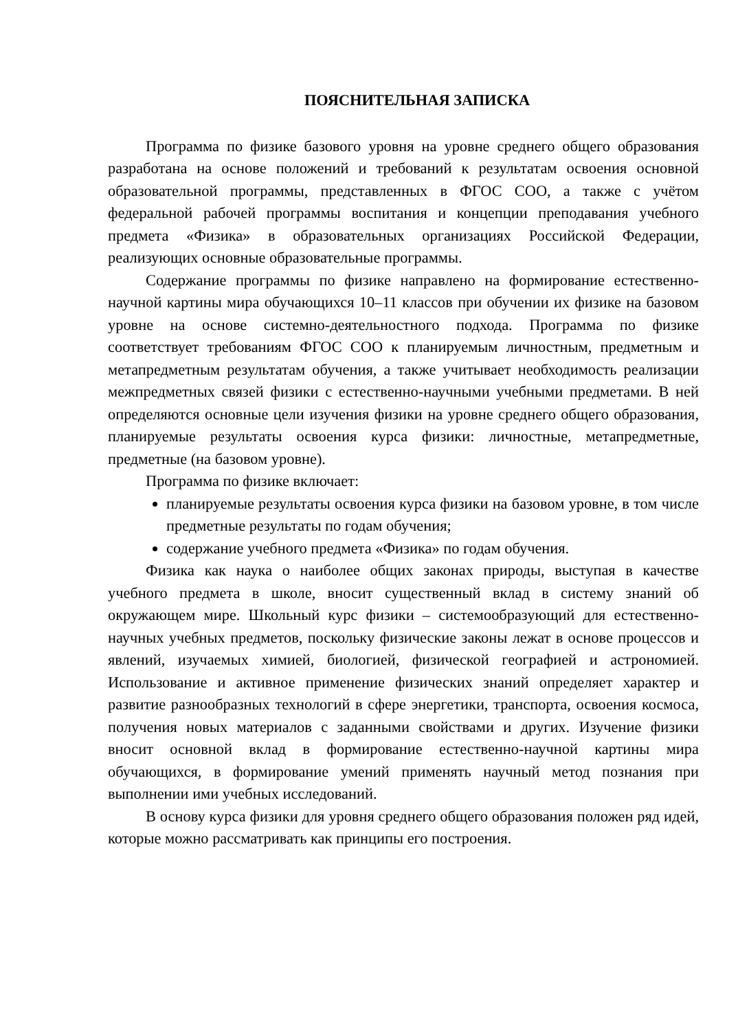ПОЯСНИТЕЛЬНАЯ ЗАПИСКА
Программа по физике базового уровня на уровне среднего общего образования разработана на основе положений и требований к результатам освоения основной образовательной программы, представленных в ФГОС СОО, а также с учётом федеральной рабочей программы воспитания и концепции преподавания учебного предмета «Физика» в образовательных организациях Российской Федерации, реализующих основные образовательные программы.
Содержание программы по физике направлено на формирование естественно-научной картины мира обучающихся 10–11 классов при обучении их физике на базовом уровне на основе системно-деятельностного подхода. Программа по физике соответствует требованиям ФГОС СОО к планируемым личностным, предметным и метапредметным результатам обучения, а также учитывает необходимость реализации межпредметных связей физики с естественно-научными учебными предметами. В ней определяются основные цели изучения физики на уровне среднего общего образования, планируемые результаты освоения курса физики: личностные, метапредметные, предметные (на базовом уровне).
Программа по физике включает:
планируемые результаты освоения курса физики на базовом уровне, в том числе предметные результаты по годам обучения;
содержание учебного предмета «Физика» по годам обучения.
Физика как наука о наиболее общих законах природы, выступая в качестве учебного предмета в школе, вносит существенный вклад в систему знаний об окружающем мире. Школьный курс физики – системообразующий для естественно-научных учебных предметов, поскольку физические законы лежат в основе процессов и явлений, изучаемых химией, биологией, физической географией и астрономией. Использование и активное применение физических знаний определяет характер и развитие разнообразных технологий в сфере энергетики, транспорта, освоения космоса, получения новых материалов с заданными свойствами и других. Изучение физики вносит основной вклад в формирование естественно-научной картины мира обучающихся, в формирование умений применять научный метод познания при выполнении ими учебных исследований.
В основу курса физики для уровня среднего общего образования положен ряд идей, которые можно рассматривать как принципы его построения.